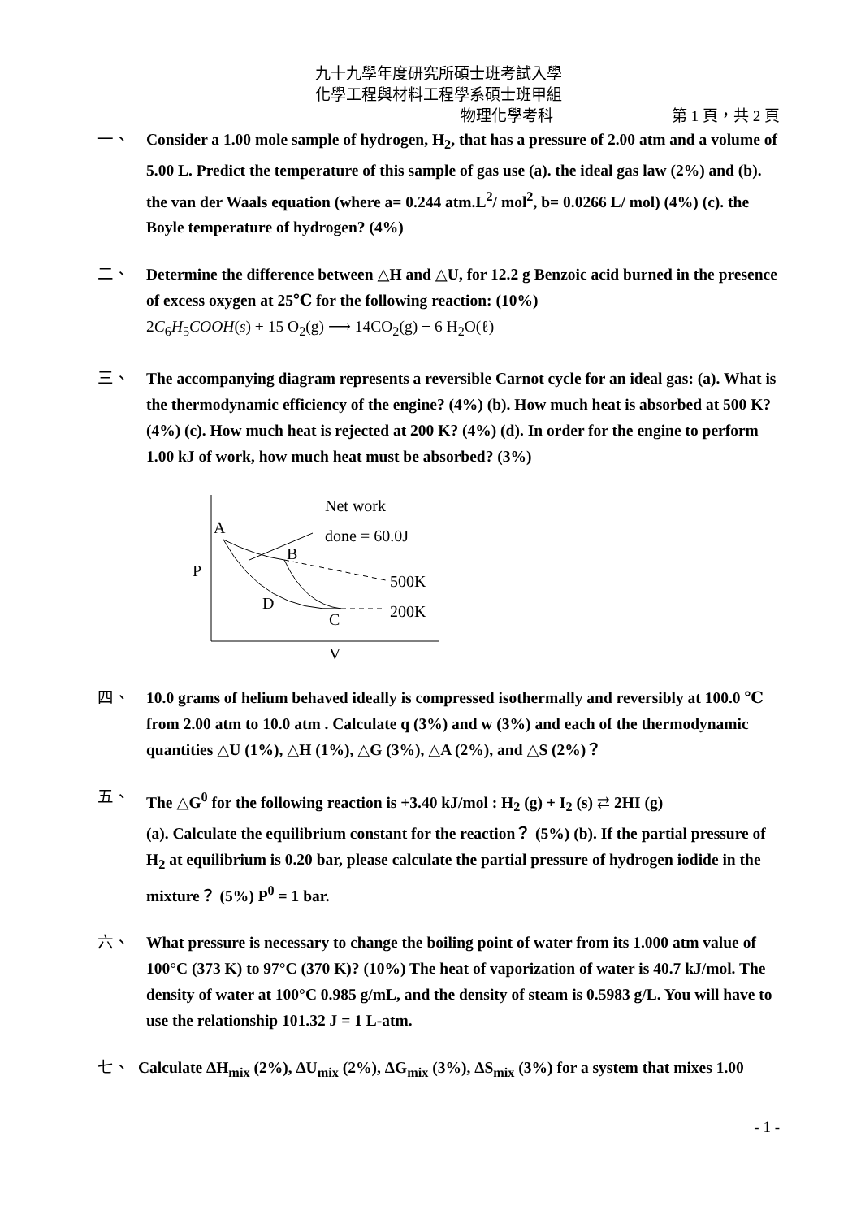九十九學年度研究所碩士班考試入學
化學工程與材料工程學系碩士班甲組
物理化學考科 第 1 頁，共 2 頁
一、 Consider a 1.00 mole sample of hydrogen, H<sub>2</sub>, that has a pressure of 2.00 atm and a volume of 5.00 L. Predict the temperature of this sample of gas use (a). the ideal gas law (2%) and (b). the van der Waals equation (where a= 0.244 atm.L<sup>2</sup>/ mol<sup>2</sup>, b= 0.0266 L/ mol) (4%) (c). the Boyle temperature of hydrogen? (4%)
二、 Determine the difference between △H and △U, for 12.2 g Benzoic acid burned in the presence of excess oxygen at 25℃ for the following reaction: (10%)
2C<sub>6</sub>H<sub>5</sub>COOH(s) + 15 O<sub>2</sub>(g) ⟶ 14CO<sub>2</sub>(g) + 6 H<sub>2</sub>O(ℓ)
三、 The accompanying diagram represents a reversible Carnot cycle for an ideal gas: (a). What is the thermodynamic efficiency of the engine? (4%) (b). How much heat is absorbed at 500 K? (4%) (c). How much heat is rejected at 200 K? (4%) (d). In order for the engine to perform 1.00 kJ of work, how much heat must be absorbed? (3%)
P
A
B
C
D
Net work
done = 60.0J
500K
200K
V
四、 10.0 grams of helium behaved ideally is compressed isothermally and reversibly at 100.0 ℃ from 2.00 atm to 10.0 atm . Calculate q (3%) and w (3%) and each of the thermodynamic quantities △U (1%), △H (1%), △G (3%), △A (2%), and △S (2%)？
五、 The △G<sup>0</sup> for the following reaction is +3.40 kJ/mol : H<sub>2</sub> (g) + I<sub>2</sub> (s) ⇄ 2HI (g)
(a). Calculate the equilibrium constant for the reaction？ (5%) (b). If the partial pressure of H<sub>2</sub> at equilibrium is 0.20 bar, please calculate the partial pressure of hydrogen iodide in the mixture？ (5%) P<sup>0</sup> = 1 bar.
六、 What pressure is necessary to change the boiling point of water from its 1.000 atm value of 100°C (373 K) to 97°C (370 K)? (10%) The heat of vaporization of water is 40.7 kJ/mol. The density of water at 100°C 0.985 g/mL, and the density of steam is 0.5983 g/L. You will have to use the relationship 101.32 J = 1 L-atm.
七、 Calculate ΔH<sub>mix</sub> (2%), ΔU<sub>mix</sub> (2%), ΔG<sub>mix</sub> (3%), ΔS<sub>mix</sub> (3%) for a system that mixes 1.00
- 1 -